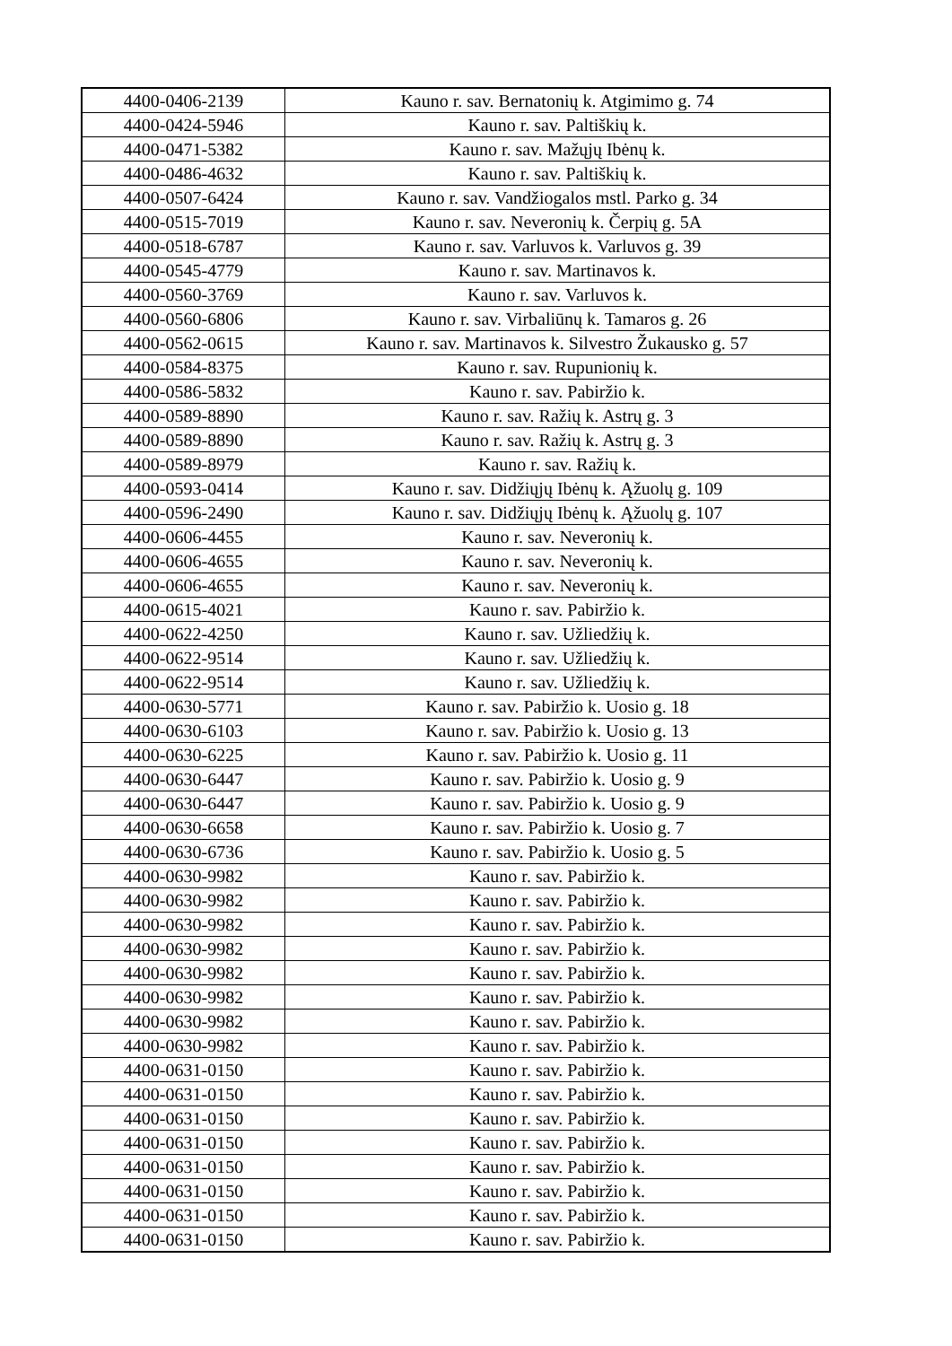| 4400-0406-2139 | Kauno r. sav. Bernatonių k. Atgimimo g. 74 |
| 4400-0424-5946 | Kauno r. sav. Paltiškių k. |
| 4400-0471-5382 | Kauno r. sav. Mažųjų Ibėnų k. |
| 4400-0486-4632 | Kauno r. sav. Paltiškių k. |
| 4400-0507-6424 | Kauno r. sav. Vandžiogalos mstl. Parko g. 34 |
| 4400-0515-7019 | Kauno r. sav. Neveronių k. Čerpių g. 5A |
| 4400-0518-6787 | Kauno r. sav. Varluvos k. Varluvos g. 39 |
| 4400-0545-4779 | Kauno r. sav. Martinavos k. |
| 4400-0560-3769 | Kauno r. sav. Varluvos k. |
| 4400-0560-6806 | Kauno r. sav. Virbaliūnų k. Tamaros g. 26 |
| 4400-0562-0615 | Kauno r. sav. Martinavos k. Silvestro Žukausko g. 57 |
| 4400-0584-8375 | Kauno r. sav. Rupunionių k. |
| 4400-0586-5832 | Kauno r. sav. Pabiržio k. |
| 4400-0589-8890 | Kauno r. sav. Ražių k. Astrų g. 3 |
| 4400-0589-8890 | Kauno r. sav. Ražių k. Astrų g. 3 |
| 4400-0589-8979 | Kauno r. sav. Ražių k. |
| 4400-0593-0414 | Kauno r. sav. Didžiųjų Ibėnų k. Ąžuolų g. 109 |
| 4400-0596-2490 | Kauno r. sav. Didžiųjų Ibėnų k. Ąžuolų g. 107 |
| 4400-0606-4455 | Kauno r. sav. Neveronių k. |
| 4400-0606-4655 | Kauno r. sav. Neveronių k. |
| 4400-0606-4655 | Kauno r. sav. Neveronių k. |
| 4400-0615-4021 | Kauno r. sav. Pabiržio k. |
| 4400-0622-4250 | Kauno r. sav. Užliedžių k. |
| 4400-0622-9514 | Kauno r. sav. Užliedžių k. |
| 4400-0622-9514 | Kauno r. sav. Užliedžių k. |
| 4400-0630-5771 | Kauno r. sav. Pabiržio k. Uosio g. 18 |
| 4400-0630-6103 | Kauno r. sav. Pabiržio k. Uosio g. 13 |
| 4400-0630-6225 | Kauno r. sav. Pabiržio k. Uosio g. 11 |
| 4400-0630-6447 | Kauno r. sav. Pabiržio k. Uosio g. 9 |
| 4400-0630-6447 | Kauno r. sav. Pabiržio k. Uosio g. 9 |
| 4400-0630-6658 | Kauno r. sav. Pabiržio k. Uosio g. 7 |
| 4400-0630-6736 | Kauno r. sav. Pabiržio k. Uosio g. 5 |
| 4400-0630-9982 | Kauno r. sav. Pabiržio k. |
| 4400-0630-9982 | Kauno r. sav. Pabiržio k. |
| 4400-0630-9982 | Kauno r. sav. Pabiržio k. |
| 4400-0630-9982 | Kauno r. sav. Pabiržio k. |
| 4400-0630-9982 | Kauno r. sav. Pabiržio k. |
| 4400-0630-9982 | Kauno r. sav. Pabiržio k. |
| 4400-0630-9982 | Kauno r. sav. Pabiržio k. |
| 4400-0630-9982 | Kauno r. sav. Pabiržio k. |
| 4400-0631-0150 | Kauno r. sav. Pabiržio k. |
| 4400-0631-0150 | Kauno r. sav. Pabiržio k. |
| 4400-0631-0150 | Kauno r. sav. Pabiržio k. |
| 4400-0631-0150 | Kauno r. sav. Pabiržio k. |
| 4400-0631-0150 | Kauno r. sav. Pabiržio k. |
| 4400-0631-0150 | Kauno r. sav. Pabiržio k. |
| 4400-0631-0150 | Kauno r. sav. Pabiržio k. |
| 4400-0631-0150 | Kauno r. sav. Pabiržio k. |